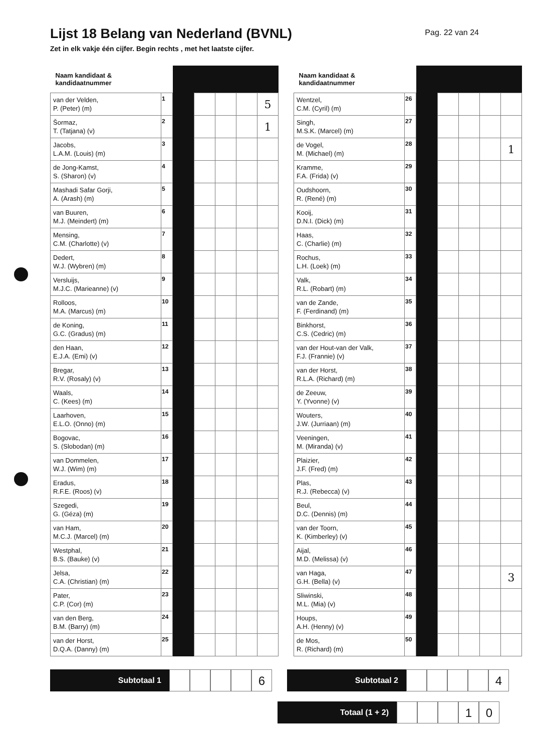Lijst 18 Belang van Nederland (BVNL)
Pag. 22 van 24
Zet in elk vakje één cijfer. Begin rechts , met het laatste cijfer.
| Naam kandidaat & kandidaatnummer | | | | | | |
| van der Velden, P. (Peter) (m) | 1 | | | | | 5 |
| Šormaz, T. (Tatjana) (v) | 2 | | | | | 1 |
| Jacobs, L.A.M. (Louis) (m) | 3 | | | | | |
| de Jong-Kamst, S. (Sharon) (v) | 4 | | | | | |
| Mashadi Safar Gorji, A. (Arash) (m) | 5 | | | | | |
| van Buuren, M.J. (Meindert) (m) | 6 | | | | | |
| Mensing, C.M. (Charlotte) (v) | 7 | | | | | |
| Dedert, W.J. (Wybren) (m) | 8 | | | | | |
| Versluijs, M.J.C. (Marieanne) (v) | 9 | | | | | |
| Rolloos, M.A. (Marcus) (m) | 10 | | | | | |
| de Koning, G.C. (Gradus) (m) | 11 | | | | | |
| den Haan, E.J.A. (Emi) (v) | 12 | | | | | |
| Bregar, R.V. (Rosaly) (v) | 13 | | | | | |
| Waals, C. (Kees) (m) | 14 | | | | | |
| Laarhoven, E.L.O. (Onno) (m) | 15 | | | | | |
| Bogovac, S. (Slobodan) (m) | 16 | | | | | |
| van Dommelen, W.J. (Wim) (m) | 17 | | | | | |
| Eradus, R.F.E. (Roos) (v) | 18 | | | | | |
| Szegedi, G. (Géza) (m) | 19 | | | | | |
| van Ham, M.C.J. (Marcel) (m) | 20 | | | | | |
| Westphal, B.S. (Bauke) (v) | 21 | | | | | |
| Jelsa, C.A. (Christian) (m) | 22 | | | | | |
| Pater, C.P. (Cor) (m) | 23 | | | | | |
| van den Berg, B.M. (Barry) (m) | 24 | | | | | |
| van der Horst, D.Q.A. (Danny) (m) | 25 | | | | | |
| Naam kandidaat & kandidaatnummer | | | | | | |
| Wentzel, C.M. (Cyril) (m) | 26 | | | | | |
| Singh, M.S.K. (Marcel) (m) | 27 | | | | | |
| de Vogel, M. (Michael) (m) | 28 | | | | | 1 |
| Kramme, F.A. (Frida) (v) | 29 | | | | | |
| Oudshoorn, R. (René) (m) | 30 | | | | | |
| Kooij, D.N.I. (Dick) (m) | 31 | | | | | |
| Haas, C. (Charlie) (m) | 32 | | | | | |
| Rochus, L.H. (Loek) (m) | 33 | | | | | |
| Valk, R.L. (Robart) (m) | 34 | | | | | |
| van de Zande, F. (Ferdinand) (m) | 35 | | | | | |
| Binkhorst, C.S. (Cedric) (m) | 36 | | | | | |
| van der Hout-van der Valk, F.J. (Frannie) (v) | 37 | | | | | |
| van der Horst, R.L.A. (Richard) (m) | 38 | | | | | |
| de Zeeuw, Y. (Yvonne) (v) | 39 | | | | | |
| Wouters, J.W. (Jurriaan) (m) | 40 | | | | | |
| Veeningen, M. (Miranda) (v) | 41 | | | | | |
| Plaizier, J.F. (Fred) (m) | 42 | | | | | |
| Plas, R.J. (Rebecca) (v) | 43 | | | | | |
| Beul, D.C. (Dennis) (m) | 44 | | | | | |
| van der Toorn, K. (Kimberley) (v) | 45 | | | | | |
| Aijal, M.D. (Melissa) (v) | 46 | | | | | |
| van Haga, G.H. (Bella) (v) | 47 | | | | | 3 |
| Sliwinski, M.L. (Mia) (v) | 48 | | | | | |
| Houps, A.H. (Henny) (v) | 49 | | | | | |
| de Mos, R. (Richard) (m) | 50 | | | | | |
Subtotaal 1
6
Subtotaal 2
4
Totaal (1 + 2)
1 0